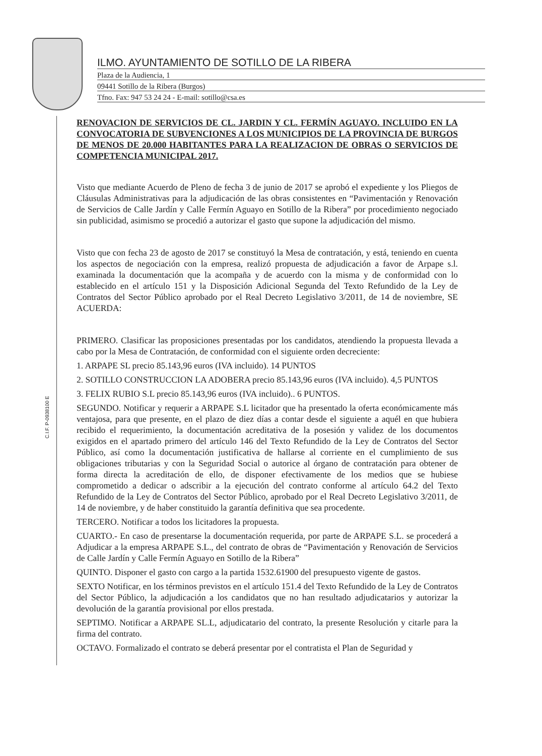ILMO. AYUNTAMIENTO DE SOTILLO DE LA RIBERA
Plaza de la Audiencia, 1
09441 Sotillo de la Ribera (Burgos)
Tfno. Fax: 947 53 24 24 - E-mail: sotillo@csa.es
C.I.F. P-0938100 E
RENOVACION DE SERVICIOS DE CL. JARDIN Y CL. FERMÍN AGUAYO. INCLUIDO EN LA CONVOCATORIA DE SUBVENCIONES A LOS MUNICIPIOS DE LA PROVINCIA DE BURGOS DE MENOS DE 20.000 HABITANTES PARA LA REALIZACION DE OBRAS O SERVICIOS DE COMPETENCIA MUNICIPAL 2017.
Visto que mediante Acuerdo de Pleno de fecha 3 de junio de 2017 se aprobó el expediente y los Pliegos de Cláusulas Administrativas para la adjudicación de las obras consistentes en “Pavimentación y Renovación de Servicios de Calle Jardín y Calle Fermín Aguayo en Sotillo de la Ribera” por procedimiento negociado sin publicidad, asimismo se procedió a autorizar el gasto que supone la adjudicación del mismo.
Visto que con fecha 23 de agosto de 2017 se constituyó la Mesa de contratación, y está, teniendo en cuenta los aspectos de negociación con la empresa, realizó propuesta de adjudicación a favor de Arpape s.l. examinada la documentación que la acompaña y de acuerdo con la misma y de conformidad con lo establecido en el artículo 151 y la Disposición Adicional Segunda del Texto Refundido de la Ley de Contratos del Sector Público aprobado por el Real Decreto Legislativo 3/2011, de 14 de noviembre, SE ACUERDA:
PRIMERO. Clasificar las proposiciones presentadas por los candidatos, atendiendo la propuesta llevada a cabo por la Mesa de Contratación, de conformidad con el siguiente orden decreciente:
1. ARPAPE SL precio 85.143,96 euros (IVA incluido). 14 PUNTOS
2. SOTILLO CONSTRUCCION LA ADOBERA precio 85.143,96 euros (IVA incluido). 4,5 PUNTOS
3. FELIX RUBIO S.L precio 85.143,96 euros (IVA incluido).. 6 PUNTOS.
SEGUNDO. Notificar y requerir a ARPAPE S.L licitador que ha presentado la oferta económicamente más ventajosa, para que presente, en el plazo de diez días a contar desde el siguiente a aquél en que hubiera recibido el requerimiento, la documentación acreditativa de la posesión y validez de los documentos exigidos en el apartado primero del artículo 146 del Texto Refundido de la Ley de Contratos del Sector Público, así como la documentación justificativa de hallarse al corriente en el cumplimiento de sus obligaciones tributarias y con la Seguridad Social o autorice al órgano de contratación para obtener de forma directa la acreditación de ello, de disponer efectivamente de los medios que se hubiese comprometido a dedicar o adscribir a la ejecución del contrato conforme al artículo 64.2 del Texto Refundido de la Ley de Contratos del Sector Público, aprobado por el Real Decreto Legislativo 3/2011, de 14 de noviembre, y de haber constituido la garantía definitiva que sea procedente.
TERCERO. Notificar a todos los licitadores la propuesta.
CUARTO.- En caso de presentarse la documentación requerida, por parte de ARPAPE S.L. se procederá a Adjudicar a la empresa ARPAPE S.L., del contrato de obras de “Pavimentación y Renovación de Servicios de Calle Jardín y Calle Fermín Aguayo en Sotillo de la Ribera”
QUINTO. Disponer el gasto con cargo a la partida 1532.61900 del presupuesto vigente de gastos.
SEXTO Notificar, en los términos previstos en el artículo 151.4 del Texto Refundido de la Ley de Contratos del Sector Público, la adjudicación a los candidatos que no han resultado adjudicatarios y autorizar la devolución de la garantía provisional por ellos prestada.
SEPTIMO. Notificar a ARPAPE SL.L, adjudicatario del contrato, la presente Resolución y citarle para la firma del contrato.
OCTAVO. Formalizado el contrato se deberá presentar por el contratista el Plan de Seguridad y